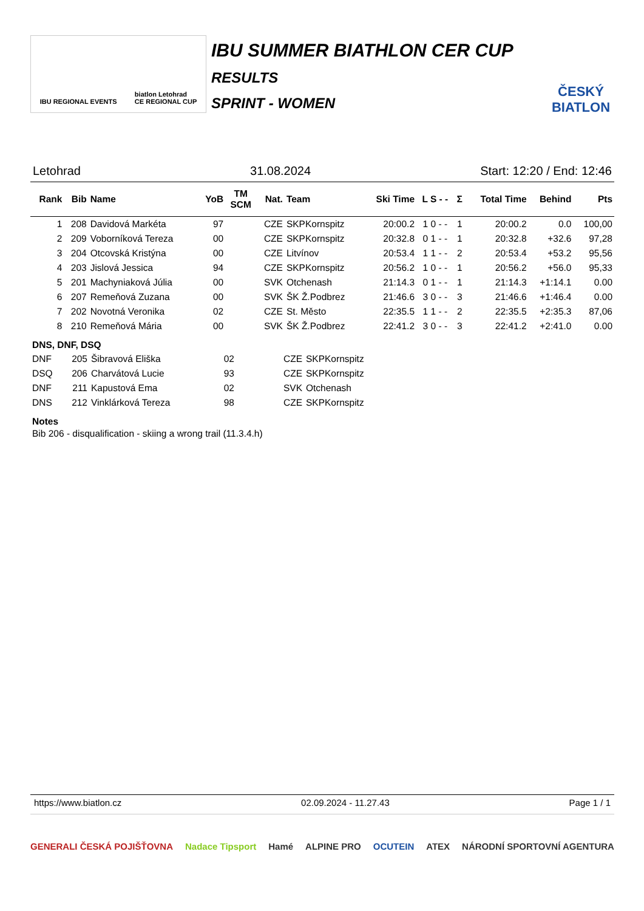IBU REGIONAL EVENTS biatlon Letohrad
CE REGIONAL CUP
IBU SUMMER BIATHLON CER CUP
RESULTS
SPRINT - WOMEN
ČESKÝ BIATLON
Letohrad 31.08.2024 Start: 12:20 / End: 12:46
| Rank | Bib | Name | YoB | TM SCM | Nat. | Team | Ski Time | L S - - | Σ | Total Time | Behind | Pts |
| --- | --- | --- | --- | --- | --- | --- | --- | --- | --- | --- | --- | --- |
| 1 | 208 | Davidová Markéta | 97 | | CZE | SKPKornspitz | 20:00.2 | 1 0 - - | 1 | 20:00.2 | 0.0 | 100,00 |
| 2 | 209 | Voborníková Tereza | 00 | | CZE | SKPKornspitz | 20:32.8 | 0 1 - - | 1 | 20:32.8 | +32.6 | 97,28 |
| 3 | 204 | Otcovská Kristýna | 00 | | CZE | Litvínov | 20:53.4 | 1 1 - - | 2 | 20:53.4 | +53.2 | 95,56 |
| 4 | 203 | Jislová Jessica | 94 | | CZE | SKPKornspitz | 20:56.2 | 1 0 - - | 1 | 20:56.2 | +56.0 | 95,33 |
| 5 | 201 | Machyniaková Júlia | 00 | | SVK | Otchenash | 21:14.3 | 0 1 - - | 1 | 21:14.3 | +1:14.1 | 0.00 |
| 6 | 207 | Remeňová Zuzana | 00 | | SVK | ŠK Ž.Podbrez | 21:46.6 | 3 0 - - | 3 | 21:46.6 | +1:46.4 | 0.00 |
| 7 | 202 | Novotná Veronika | 02 | | CZE | St. Město | 22:35.5 | 1 1 - - | 2 | 22:35.5 | +2:35.3 | 87,06 |
| 8 | 210 | Remeňová Mária | 00 | | SVK | ŠK Ž.Podbrez | 22:41.2 | 3 0 - - | 3 | 22:41.2 | +2:41.0 | 0.00 |
DNS, DNF, DSQ
| DNF | 205 | Šibravová Eliška | 02 | | CZE | SKPKornspitz |
| DSQ | 206 | Charvátová Lucie | 93 | | CZE | SKPKornspitz |
| DNF | 211 | Kapustová Ema | 02 | | SVK | Otchenash |
| DNS | 212 | Vinklárková Tereza | 98 | | CZE | SKPKornspitz |
Notes
Bib 206 - disqualification - skiing a wrong trail (11.3.4.h)
https://www.biatlon.cz 02.09.2024 - 11.27.43 Page 1 / 1
GENERALI ČESKÁ POJIŠŤOVNA Nadace Tipsport Hamé ALPINE PRO OCUTEIN ATEX NÁRODNÍ SPORTOVNÍ AGENTURA